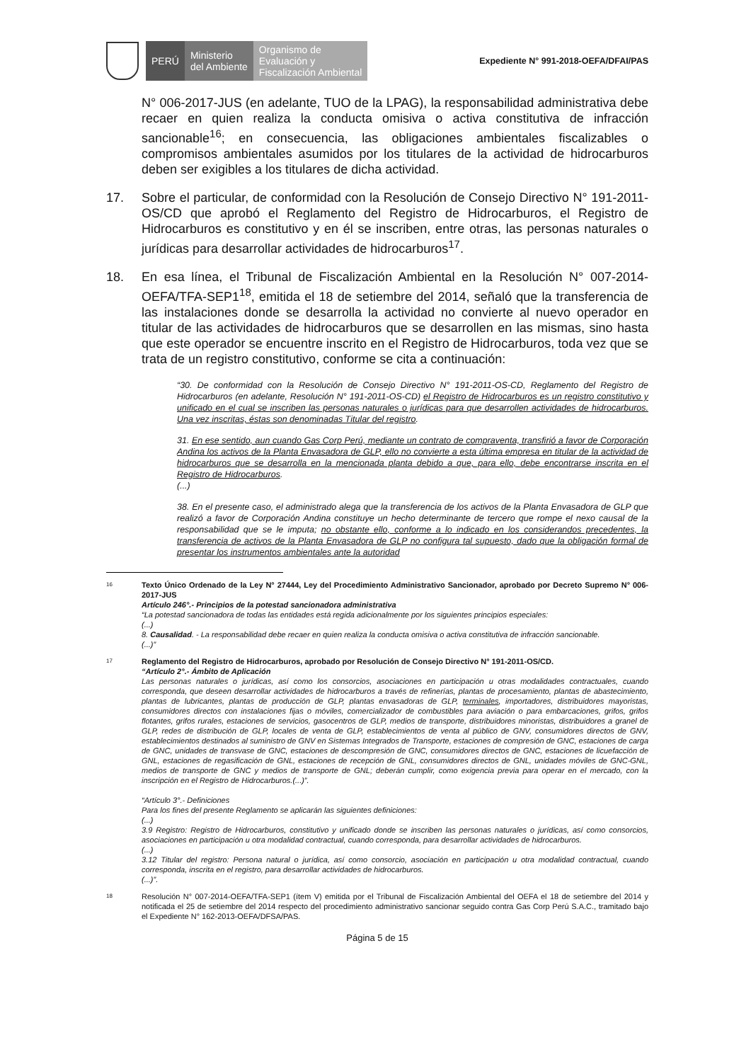PERÚ
Ministerio
del Ambiente
Organismo de
Evaluación y
Fiscalización Ambiental
Expediente N° 991-2018-OEFA/DFAI/PAS
N° 006-2017-JUS (en adelante, TUO de la LPAG), la responsabilidad administrativa debe recaer en quien realiza la conducta omisiva o activa constitutiva de infracción sancionable<sup>16</sup>; en consecuencia, las obligaciones ambientales fiscalizables o compromisos ambientales asumidos por los titulares de la actividad de hidrocarburos deben ser exigibles a los titulares de dicha actividad.
17. Sobre el particular, de conformidad con la Resolución de Consejo Directivo N° 191-2011-OS/CD que aprobó el Reglamento del Registro de Hidrocarburos, el Registro de Hidrocarburos es constitutivo y en él se inscriben, entre otras, las personas naturales o jurídicas para desarrollar actividades de hidrocarburos<sup>17</sup>.
18. En esa línea, el Tribunal de Fiscalización Ambiental en la Resolución N° 007-2014-OEFA/TFA-SEP1<sup>18</sup>, emitida el 18 de setiembre del 2014, señaló que la transferencia de las instalaciones donde se desarrolla la actividad no convierte al nuevo operador en titular de las actividades de hidrocarburos que se desarrollen en las mismas, sino hasta que este operador se encuentre inscrito en el Registro de Hidrocarburos, toda vez que se trata de un registro constitutivo, conforme se cita a continuación:
“30. De conformidad con la Resolución de Consejo Directivo N° 191-2011-OS-CD, Reglamento del Registro de Hidrocarburos (en adelante, Resolución N° 191-2011-OS-CD) el Registro de Hidrocarburos es un registro constitutivo y unificado en el cual se inscriben las personas naturales o jurídicas para que desarrollen actividades de hidrocarburos. Una vez inscritas, éstas son denominadas Titular del registro.
31. En ese sentido, aun cuando Gas Corp Perú, mediante un contrato de compraventa, transfirió a favor de Corporación Andina los activos de la Planta Envasadora de GLP, ello no convierte a esta última empresa en titular de la actividad de hidrocarburos que se desarrolla en la mencionada planta debido a que, para ello, debe encontrarse inscrita en el Registro de Hidrocarburos.
(...)
38. En el presente caso, el administrado alega que la transferencia de los activos de la Planta Envasadora de GLP que realizó a favor de Corporación Andina constituye un hecho determinante de tercero que rompe el nexo causal de la responsabilidad que se le imputa; no obstante ello, conforme a lo indicado en los considerandos precedentes, la transferencia de activos de la Planta Envasadora de GLP no configura tal supuesto, dado que la obligación formal de presentar los instrumentos ambientales ante la autoridad
16 Texto Único Ordenado de la Ley N° 27444, Ley del Procedimiento Administrativo Sancionador, aprobado por Decreto Supremo N° 006-2017-JUS
Artículo 246°.- Principios de la potestad sancionadora administrativa
“La potestad sancionadora de todas las entidades está regida adicionalmente por los siguientes principios especiales:
(...)
8. Causalidad. - La responsabilidad debe recaer en quien realiza la conducta omisiva o activa constitutiva de infracción sancionable.
(...)”
17 Reglamento del Registro de Hidrocarburos, aprobado por Resolución de Consejo Directivo N° 191-2011-OS/CD.
“Artículo 2°.- Ámbito de Aplicación
Las personas naturales o jurídicas, así como los consorcios, asociaciones en participación u otras modalidades contractuales, cuando corresponda, que deseen desarrollar actividades de hidrocarburos a través de refinerías, plantas de procesamiento, plantas de abastecimiento, plantas de lubricantes, plantas de producción de GLP, plantas envasadoras de GLP, terminales, importadores, distribuidores mayoristas, consumidores directos con instalaciones fijas o móviles, comercializador de combustibles para aviación o para embarcaciones, grifos, grifos flotantes, grifos rurales, estaciones de servicios, gasocentros de GLP, medios de transporte, distribuidores minoristas, distribuidores a granel de GLP, redes de distribución de GLP, locales de venta de GLP, establecimientos de venta al público de GNV, consumidores directos de GNV, establecimientos destinados al suministro de GNV en Sistemas Integrados de Transporte, estaciones de compresión de GNC, estaciones de carga de GNC, unidades de transvase de GNC, estaciones de descompresión de GNC, consumidores directos de GNC, estaciones de licuefacción de GNL, estaciones de regasificación de GNL, estaciones de recepción de GNL, consumidores directos de GNL, unidades móviles de GNC-GNL, medios de transporte de GNC y medios de transporte de GNL; deberán cumplir, como exigencia previa para operar en el mercado, con la inscripción en el Registro de Hidrocarburos.(...)”.
“Artículo 3°.- Definiciones
Para los fines del presente Reglamento se aplicarán las siguientes definiciones:
(...)
3.9 Registro: Registro de Hidrocarburos, constitutivo y unificado donde se inscriben las personas naturales o jurídicas, así como consorcios, asociaciones en participación u otra modalidad contractual, cuando corresponda, para desarrollar actividades de hidrocarburos.
(...)
3.12 Titular del registro: Persona natural o jurídica, así como consorcio, asociación en participación u otra modalidad contractual, cuando corresponda, inscrita en el registro, para desarrollar actividades de hidrocarburos.
(...)”.
18 Resolución N° 007-2014-OEFA/TFA-SEP1 (ítem V) emitida por el Tribunal de Fiscalización Ambiental del OEFA el 18 de setiembre del 2014 y notificada el 25 de setiembre del 2014 respecto del procedimiento administrativo sancionar seguido contra Gas Corp Perú S.A.C., tramitado bajo el Expediente N° 162-2013-OEFA/DFSA/PAS.
Página 5 de 15